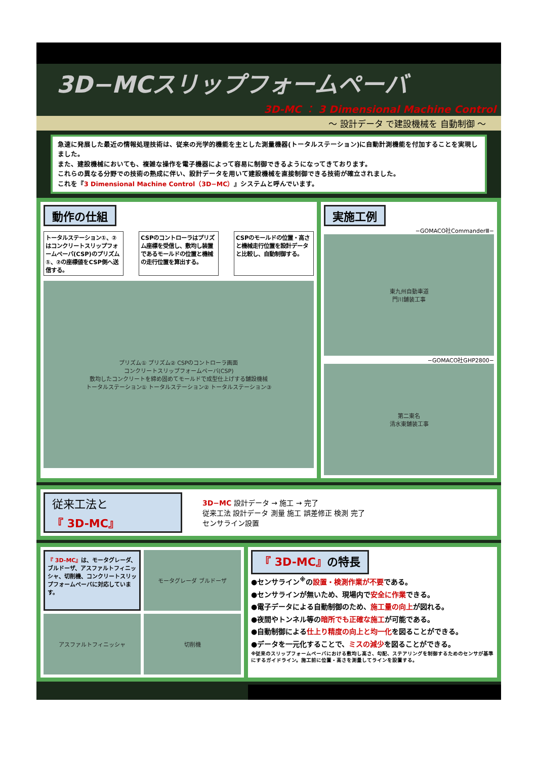3D−MCスリップフォームペーバ
3D-MC ： 3 Dimensional Machine Control
～ 設計データ で建設機械を 自動制御 ～
急速に発展した最近の情報処理技術は、従来の光学的機能を主とした測量機器(トータルステーション)に自動計測機能を付加することを実現しました。
また、建設機械においても、複雑な操作を電子機器によって容易に制御できるようになってきております。
これらの異なる分野での技術の熟成に伴い、設計データを用いて建設機械を直接制御できる技術が確立されました。
これを『3 Dimensional Machine Control（3D−MC）』システムと呼んでいます。
動作の仕組
トータルステーション①、②はコンクリートスリップフォームペーバ(CSP)のプリズム①、②の座標値をCSP側へ送信する。
CSPのコントローラはプリズム座標を受信し、敷均し装置であるモールドの位置と機械の走行位置を算出する。
CSPのモールドの位置・高さと機械走行位置を設計データと比較し、自動制御する。
プリズム① プリズム② CSPのコントローラ画面
コンクリートスリップフォームペーバ(CSP)
敷均したコンクリートを締め固めてモールドで成型仕上げする舗設機械
トータルステーション① トータルステーション② トータルステーション③
実施工例
−GOMACO社CommanderⅢ−
東九州自動車道
門川舗装工事
−GOMACO社GHP2800−
第二東名
清水東舗装工事
従来工法と
『 3D-MC』
3D−MC 設計データ → 施工 → 完了
従来工法 設計データ 測量 施工 誤差修正 検測 完了
センサライン設置
『 3D-MC』は、モータグレーダ、ブルドーザ、アスファルトフィニッシャ、切削機、コンクリートスリップフォームペーバに対応しています。
モータグレーダ ブルドーザ
アスファルトフィニッシャ
切削機
『 3D-MC』の特長
●センサライン<sup>※</sup>の設置・検測作業が不要である。
●センサラインが無いため、現場内で安全に作業できる。
●電子データによる自動制御のため、施工量の向上が図れる。
●夜間やトンネル等の暗所でも正確な施工が可能である。
●自動制御による仕上り精度の向上と均一化を図ることができる。
●データを一元化することで、ミスの減少を図ることができる。
※従来のスリップフォームペーバにおける敷均し高さ、勾配、ステアリングを制御するためのセンサが基準にするガイドライン。施工前に位置・高さを測量してラインを設置する。